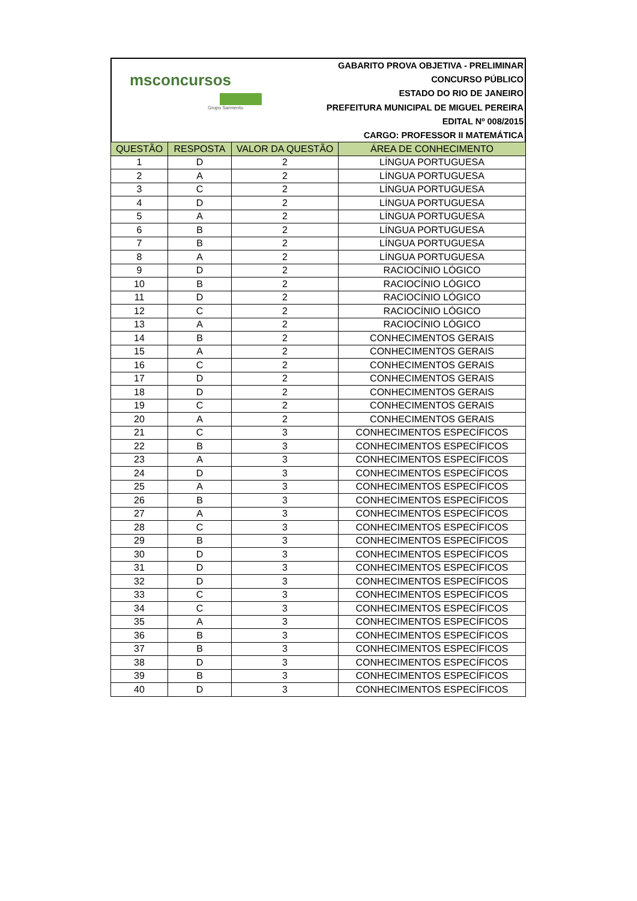msconcursos
Grupo Sarmento
GABARITO PROVA OBJETIVA - PRELIMINAR
CONCURSO PÚBLICO
ESTADO DO RIO DE JANEIRO
PREFEITURA MUNICIPAL DE MIGUEL PEREIRA
EDITAL Nº 008/2015
CARGO: PROFESSOR II MATEMÁTICA
| QUESTÃO | RESPOSTA | VALOR DA QUESTÃO | ÁREA DE CONHECIMENTO |
| --- | --- | --- | --- |
| 1 | D | 2 | LÍNGUA PORTUGUESA |
| 2 | A | 2 | LÍNGUA PORTUGUESA |
| 3 | C | 2 | LÍNGUA PORTUGUESA |
| 4 | D | 2 | LÍNGUA PORTUGUESA |
| 5 | A | 2 | LÍNGUA PORTUGUESA |
| 6 | B | 2 | LÍNGUA PORTUGUESA |
| 7 | B | 2 | LÍNGUA PORTUGUESA |
| 8 | A | 2 | LÍNGUA PORTUGUESA |
| 9 | D | 2 | RACIOCÍNIO LÓGICO |
| 10 | B | 2 | RACIOCÍNIO LÓGICO |
| 11 | D | 2 | RACIOCÍNIO LÓGICO |
| 12 | C | 2 | RACIOCÍNIO LÓGICO |
| 13 | A | 2 | RACIOCÍNIO LÓGICO |
| 14 | B | 2 | CONHECIMENTOS GERAIS |
| 15 | A | 2 | CONHECIMENTOS GERAIS |
| 16 | C | 2 | CONHECIMENTOS GERAIS |
| 17 | D | 2 | CONHECIMENTOS GERAIS |
| 18 | D | 2 | CONHECIMENTOS GERAIS |
| 19 | C | 2 | CONHECIMENTOS GERAIS |
| 20 | A | 2 | CONHECIMENTOS GERAIS |
| 21 | C | 3 | CONHECIMENTOS ESPECÍFICOS |
| 22 | B | 3 | CONHECIMENTOS ESPECÍFICOS |
| 23 | A | 3 | CONHECIMENTOS ESPECÍFICOS |
| 24 | D | 3 | CONHECIMENTOS ESPECÍFICOS |
| 25 | A | 3 | CONHECIMENTOS ESPECÍFICOS |
| 26 | B | 3 | CONHECIMENTOS ESPECÍFICOS |
| 27 | A | 3 | CONHECIMENTOS ESPECÍFICOS |
| 28 | C | 3 | CONHECIMENTOS ESPECÍFICOS |
| 29 | B | 3 | CONHECIMENTOS ESPECÍFICOS |
| 30 | D | 3 | CONHECIMENTOS ESPECÍFICOS |
| 31 | D | 3 | CONHECIMENTOS ESPECÍFICOS |
| 32 | D | 3 | CONHECIMENTOS ESPECÍFICOS |
| 33 | C | 3 | CONHECIMENTOS ESPECÍFICOS |
| 34 | C | 3 | CONHECIMENTOS ESPECÍFICOS |
| 35 | A | 3 | CONHECIMENTOS ESPECÍFICOS |
| 36 | B | 3 | CONHECIMENTOS ESPECÍFICOS |
| 37 | B | 3 | CONHECIMENTOS ESPECÍFICOS |
| 38 | D | 3 | CONHECIMENTOS ESPECÍFICOS |
| 39 | B | 3 | CONHECIMENTOS ESPECÍFICOS |
| 40 | D | 3 | CONHECIMENTOS ESPECÍFICOS |